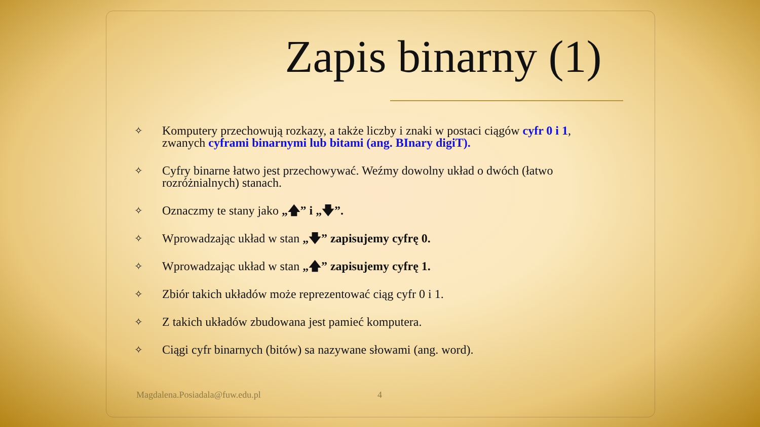Zapis binarny (1)
✧ Komputery przechowują rozkazy, a także liczby i znaki w postaci ciągów cyfr 0 i 1, zwanych cyframi binarnymi lub bitami (ang. BInary digiT).
✧ Cyfry binarne łatwo jest przechowywać. Weźmy dowolny układ o dwóch (łatwo rozróżnialnych) stanach.
✧ Oznaczmy te stany jako „🡅” i „🡇”.
✧ Wprowadzając układ w stan „🡇” zapisujemy cyfrę 0.
✧ Wprowadzając układ w stan „🡅” zapisujemy cyfrę 1.
✧ Zbiór takich układów może reprezentować ciąg cyfr 0 i 1.
✧ Z takich układów zbudowana jest pamieć komputera.
✧ Ciągi cyfr binarnych (bitów) sa nazywane słowami (ang. word).
Magdalena.Posiadala@fuw.edu.pl 4